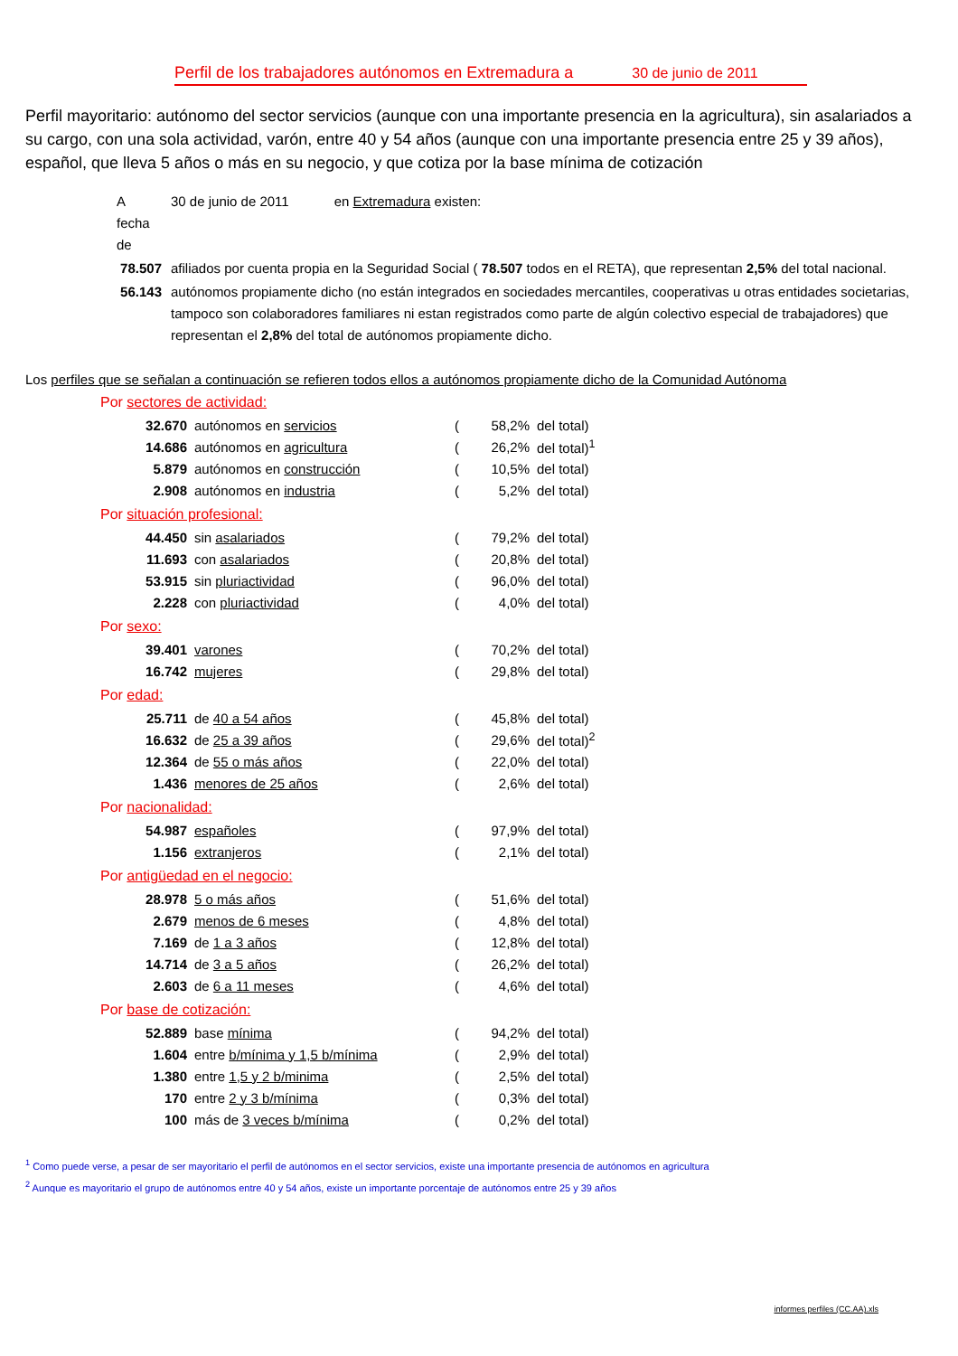Perfil de los trabajadores autónomos en Extremadura a 30 de junio de 2011
Perfil mayoritario: autónomo del sector servicios (aunque con una importante presencia en la agricultura), sin asalariados a su cargo, con una sola actividad, varón, entre 40 y 54 años (aunque con una importante presencia entre 25 y 39 años), español, que lleva 5 años o más en su negocio, y que cotiza por la base mínima de cotización
| A fecha de | 30 de junio de 2011 en Extremadura existen: |
| 78.507 | afiliados por cuenta propia en la Seguridad Social ( 78.507 todos en el RETA), que representan 2,5% del total nacional. |
| 56.143 | autónomos propiamente dicho (no están integrados en sociedades mercantiles, cooperativas u otras entidades societarias, tampoco son colaboradores familiares ni estan registrados como parte de algún colectivo especial de trabajadores) que representan el 2,8% del total de autónomos propiamente dicho. |
Los perfiles que se señalan a continuación se refieren todos ellos a autónomos propiamente dicho de la Comunidad Autónoma
Por sectores de actividad:
| 32.670 | autónomos en servicios | ( | 58,2% | del total) |
| 14.686 | autónomos en agricultura | ( | 26,2% | del total)<sup>1</sup> |
| 5.879 | autónomos en construcción | ( | 10,5% | del total) |
| 2.908 | autónomos en industria | ( | 5,2% | del total) |
Por situación profesional:
| 44.450 | sin asalariados | ( | 79,2% | del total) |
| 11.693 | con asalariados | ( | 20,8% | del total) |
| 53.915 | sin pluriactividad | ( | 96,0% | del total) |
| 2.228 | con pluriactividad | ( | 4,0% | del total) |
Por sexo:
| 39.401 | varones | ( | 70,2% | del total) |
| 16.742 | mujeres | ( | 29,8% | del total) |
Por edad:
| 25.711 | de 40 a 54 años | ( | 45,8% | del total) |
| 16.632 | de 25 a 39 años | ( | 29,6% | del total)<sup>2</sup> |
| 12.364 | de 55 o más años | ( | 22,0% | del total) |
| 1.436 | menores de 25 años | ( | 2,6% | del total) |
Por nacionalidad:
| 54.987 | españoles | ( | 97,9% | del total) |
| 1.156 | extranjeros | ( | 2,1% | del total) |
Por antigüedad en el negocio:
| 28.978 | 5 o más años | ( | 51,6% | del total) |
| 2.679 | menos de 6 meses | ( | 4,8% | del total) |
| 7.169 | de 1 a 3 años | ( | 12,8% | del total) |
| 14.714 | de 3 a 5 años | ( | 26,2% | del total) |
| 2.603 | de 6 a 11 meses | ( | 4,6% | del total) |
Por base de cotización:
| 52.889 | base mínima | ( | 94,2% | del total) |
| 1.604 | entre b/mínima y 1,5 b/mínima | ( | 2,9% | del total) |
| 1.380 | entre 1,5 y 2 b/minima | ( | 2,5% | del total) |
| 170 | entre 2 y 3 b/mínima | ( | 0,3% | del total) |
| 100 | más de 3 veces b/mínima | ( | 0,2% | del total) |
<sup>1</sup> Como puede verse, a pesar de ser mayoritario el perfil de autónomos en el sector servicios, existe una importante presencia de autónomos en agricultura
<sup>2</sup> Aunque es mayoritario el grupo de autónomos entre 40 y 54 años, existe un importante porcentaje de autónomos entre 25 y 39 años
informes perfiles (CC.AA).xls